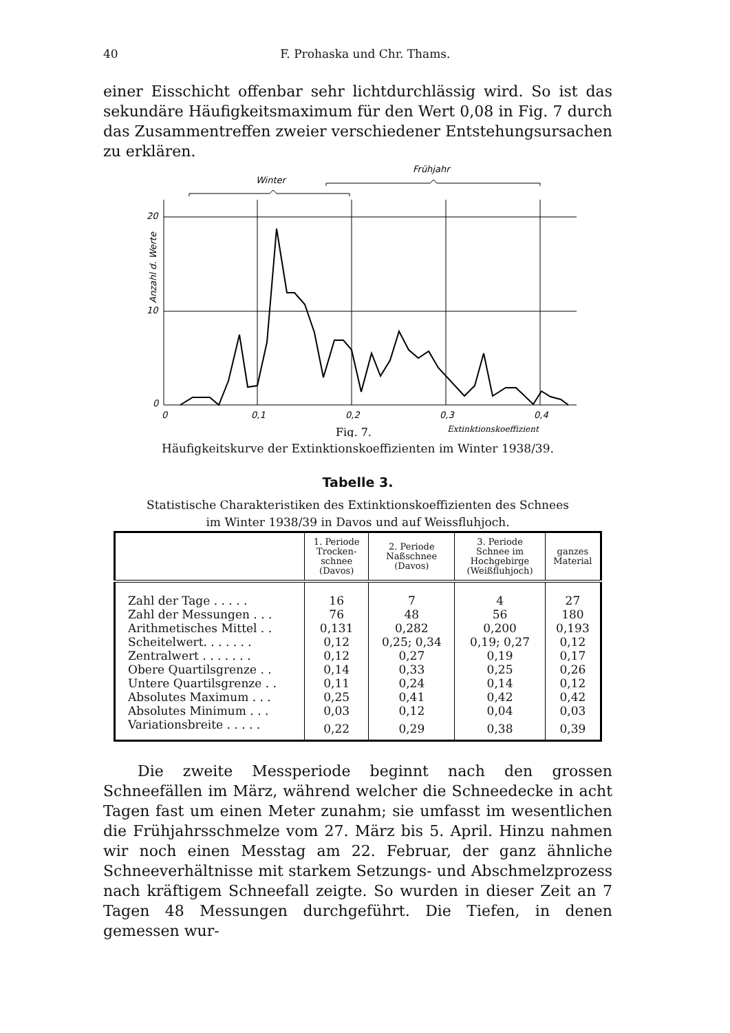40 F. Prohaska und Chr. Thams.
einer Eisschicht offenbar sehr lichtdurchlässig wird. So ist das sekundäre Häufigkeitsmaximum für den Wert 0,08 in Fig. 7 durch das Zusammentreffen zweier verschiedener Entstehungsursachen zu erklären.
Frühjahr
Winter
20
10
0
0
0,1
0,2
0,3
0,4
Anzahl d. Werte
Extinktionskoeffizient
Fig. 7.
Häufigkeitskurve der Extinktionskoeffizienten im Winter 1938/39.
Tabelle 3.
Statistische Charakteristiken des Extinktionskoeffizienten des Schnees
im Winter 1938/39 in Davos und auf Weissfluhjoch.
| | 1. Periode Trocken- schnee (Davos) | 2. Periode Naßschnee (Davos) | 3. Periode Schnee im Hochgebirge (Weißfluhjoch) | ganzes Material |
| --- | --- | --- | --- | --- |
| Zahl der Tage . . . . . | 16 | 7 | 4 | 27 |
| Zahl der Messungen . . . | 76 | 48 | 56 | 180 |
| Arithmetisches Mittel . . | 0,131 | 0,282 | 0,200 | 0,193 |
| Scheitelwert. . . . . . . | 0,12 | 0,25; 0,34 | 0,19; 0,27 | 0,12 |
| Zentralwert . . . . . . . | 0,12 | 0,27 | 0,19 | 0,17 |
| Obere Quartilsgrenze . . | 0,14 | 0,33 | 0,25 | 0,26 |
| Untere Quartilsgrenze . . | 0,11 | 0,24 | 0,14 | 0,12 |
| Absolutes Maximum . . . | 0,25 | 0,41 | 0,42 | 0,42 |
| Absolutes Minimum . . . | 0,03 | 0,12 | 0,04 | 0,03 |
| Variationsbreite . . . . . | 0,22 | 0,29 | 0,38 | 0,39 |
Die zweite Messperiode beginnt nach den grossen Schneefällen im März, während welcher die Schneedecke in acht Tagen fast um einen Meter zunahm; sie umfasst im wesentlichen die Frühjahrsschmelze vom 27. März bis 5. April. Hinzu nahmen wir noch einen Messtag am 22. Februar, der ganz ähnliche Schneeverhältnisse mit starkem Setzungs- und Abschmelzprozess nach kräftigem Schneefall zeigte. So wurden in dieser Zeit an 7 Tagen 48 Messungen durchgeführt. Die Tiefen, in denen gemessen wur-